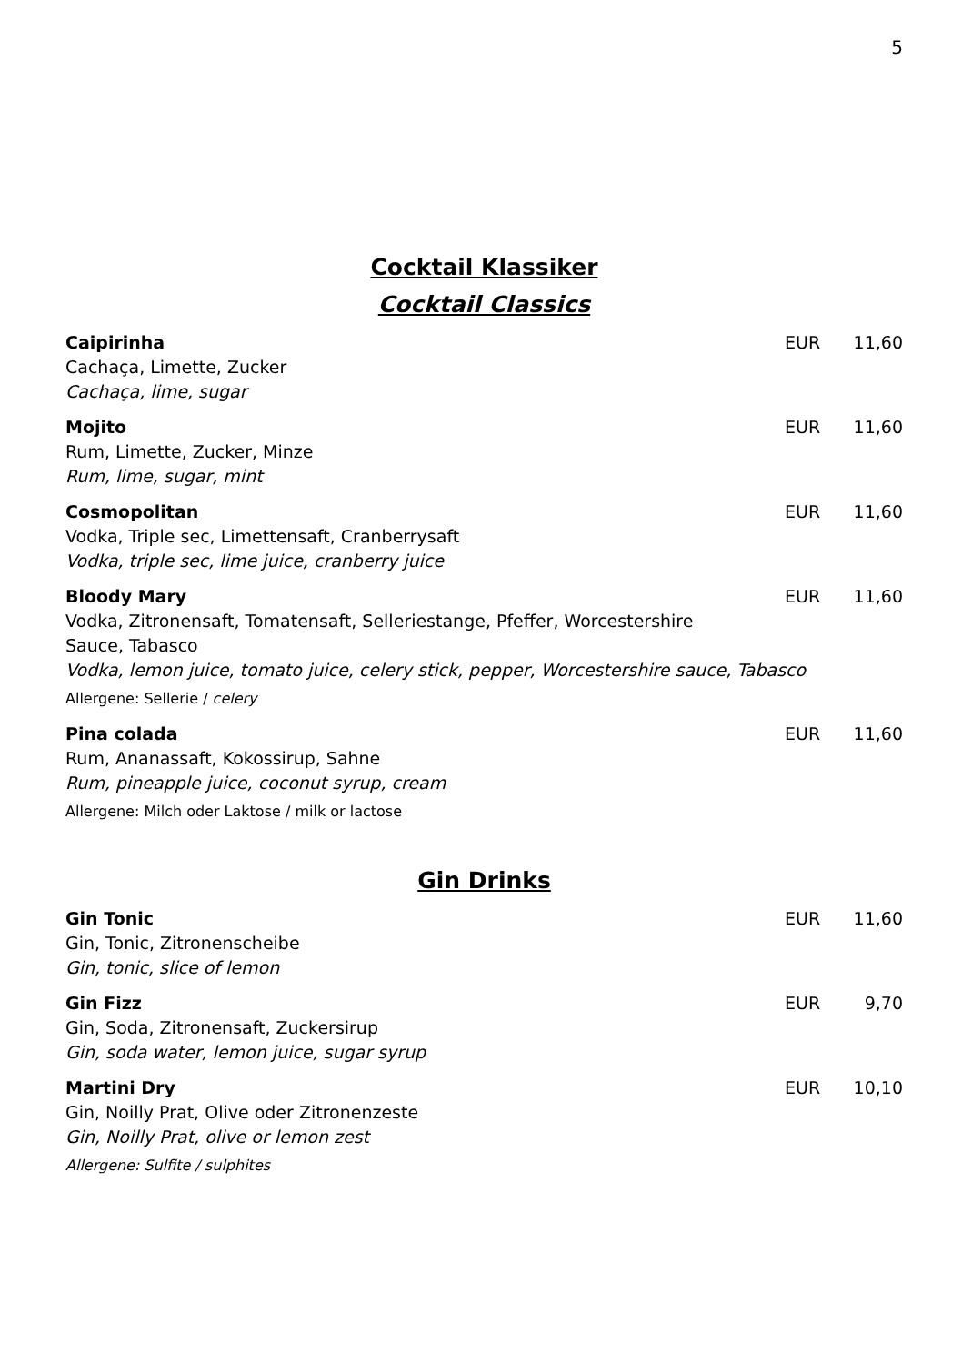5
Cocktail Klassiker
Cocktail Classics
Caipirinha EUR 11,60
Cachaça, Limette, Zucker
Cachaça, lime, sugar
Mojito EUR 11,60
Rum, Limette, Zucker, Minze
Rum, lime, sugar, mint
Cosmopolitan EUR 11,60
Vodka, Triple sec, Limettensaft, Cranberrysaft
Vodka, triple sec, lime juice, cranberry juice
Bloody Mary EUR 11,60
Vodka, Zitronensaft, Tomatensaft, Selleriestange, Pfeffer, Worcestershire
Sauce, Tabasco
Vodka, lemon juice, tomato juice, celery stick, pepper, Worcestershire sauce, Tabasco
Allergene: Sellerie / celery
Pina colada EUR 11,60
Rum, Ananassaft, Kokossirup, Sahne
Rum, pineapple juice, coconut syrup, cream
Allergene: Milch oder Laktose / milk or lactose
Gin Drinks
Gin Tonic EUR 11,60
Gin, Tonic, Zitronenscheibe
Gin, tonic, slice of lemon
Gin Fizz EUR 9,70
Gin, Soda, Zitronensaft, Zuckersirup
Gin, soda water, lemon juice, sugar syrup
Martini Dry EUR 10,10
Gin, Noilly Prat, Olive oder Zitronenzeste
Gin, Noilly Prat, olive or lemon zest
Allergene: Sulfite / sulphites